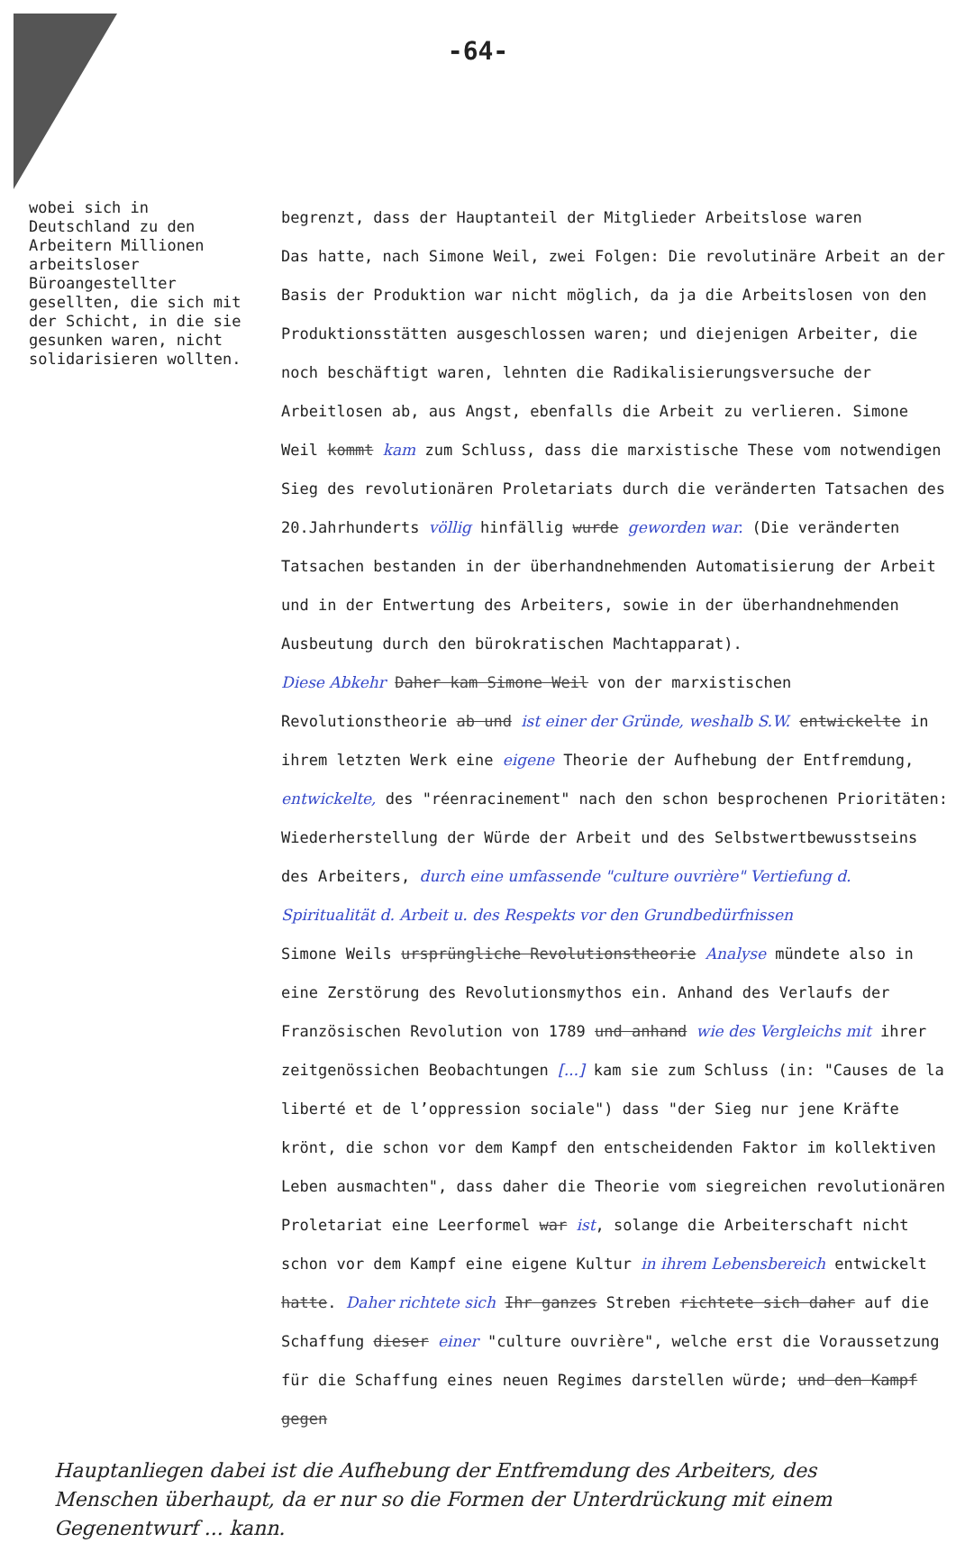-64-
wobei sich in Deutschland zu den Arbeitern Millionen arbeitsloser Büroangestellter gesellten, die sich mit der Schicht, in die sie gesunken waren, nicht solidarisieren wollten.
begrenzt, dass der Hauptanteil der Mitglieder Arbeitslose waren
Das hatte, nach Simone Weil, zwei Folgen: Die revolutinäre Arbeit an der Basis der Produktion war nicht möglich, da ja die Arbeitslosen von den Produktionsstätten ausgeschlossen waren; und diejenigen Arbeiter, die noch beschäftigt waren, lehnten die Radikalisierungsversuche der Arbeitlosen ab, aus Angst, ebenfalls die Arbeit zu verlieren. Simone Weil kommt kam zum Schluss, dass die marxistische These vom notwendigen Sieg des revolutionären Proletariats durch die veränderten Tatsachen des 20.Jahrhunderts völlig hinfällig wurde geworden war. (Die veränderten Tatsachen bestanden in der überhandnehmenden Automatisierung der Arbeit und in der Entwertung des Arbeiters, sowie in der überhandnehmenden Ausbeutung durch den bürokratischen Machtapparat).
Diese Abkehr Daher kam Simone Weil von der marxistischen Revolutionstheorie ab und ist einer der Gründe, weshalb S.W. entwickelte in ihrem letzten Werk eine eigene Theorie der Aufhebung der Entfremdung, entwickelte, des "réenracinement" nach den schon besprochenen Prioritäten: Wiederherstellung der Würde der Arbeit und des Selbstwertbewusstseins des Arbeiters, durch eine umfassende "culture ouvrière" Vertiefung d. Spiritualität d. Arbeit u. des Respekts vor den Grundbedürfnissen
Simone Weils ursprüngliche Revolutionstheorie Analyse mündete also in eine Zerstörung des Revolutionsmythos ein. Anhand des Verlaufs der Französischen Revolution von 1789 und anhand wie des Vergleichs mit ihrer zeitgenössichen Beobachtungen [...] kam sie zum Schluss (in: "Causes de la liberté et de l’oppression sociale") dass "der Sieg nur jene Kräfte krönt, die schon vor dem Kampf den entscheidenden Faktor im kollektiven Leben ausmachten", dass daher die Theorie vom siegreichen revolutionären Proletariat eine Leerformel war ist, solange die Arbeiterschaft nicht schon vor dem Kampf eine eigene Kultur in ihrem Lebensbereich entwickelt hatte. Daher richtete sich Ihr ganzes Streben richtete sich daher auf die Schaffung dieser einer "culture ouvrière", welche erst die Voraussetzung für die Schaffung eines neuen Regimes darstellen würde; und den Kampf gegen
Hauptanliegen dabei ist die Aufhebung der Entfremdung des Arbeiters, des Menschen überhaupt, da er nur so die Formen der Unterdrückung mit einem Gegenentwurf ... kann.